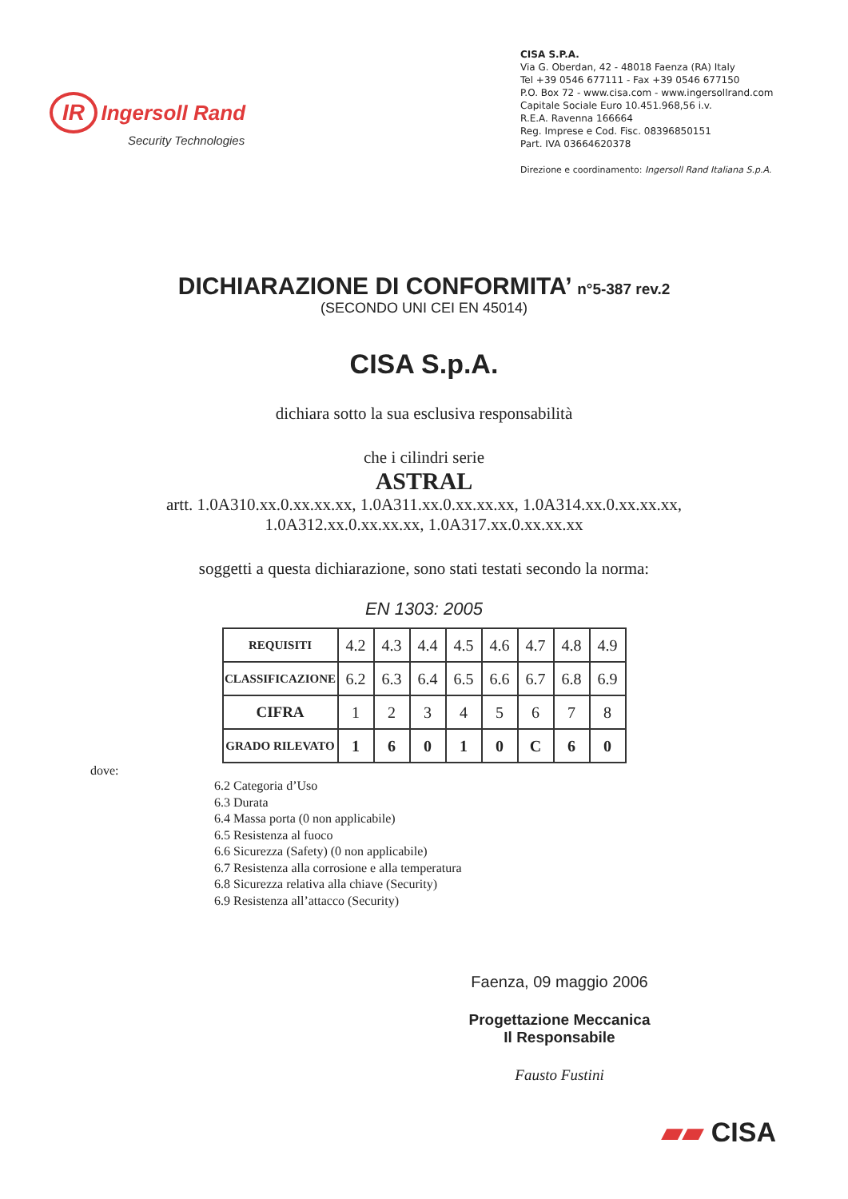IR Ingersoll Rand
Security Technologies
CISA S.P.A.
Via G. Oberdan, 42 - 48018 Faenza (RA) Italy
Tel +39 0546 677111 - Fax +39 0546 677150
P.O. Box 72 - www.cisa.com - www.ingersollrand.com
Capitale Sociale Euro 10.451.968,56 i.v.
R.E.A. Ravenna 166664
Reg. Imprese e Cod. Fisc. 08396850151
Part. IVA 03664620378
Direzione e coordinamento: Ingersoll Rand Italiana S.p.A.
DICHIARAZIONE DI CONFORMITA’ n°5-387 rev.2
(SECONDO UNI CEI EN 45014)
CISA S.p.A.
dichiara sotto la sua esclusiva responsabilità
che i cilindri serie
ASTRAL
artt. 1.0A310.xx.0.xx.xx.xx, 1.0A311.xx.0.xx.xx.xx, 1.0A314.xx.0.xx.xx.xx,
1.0A312.xx.0.xx.xx.xx, 1.0A317.xx.0.xx.xx.xx
soggetti a questa dichiarazione, sono stati testati secondo la norma:
EN 1303: 2005
| REQUISITI | 4.2 | 4.3 | 4.4 | 4.5 | 4.6 | 4.7 | 4.8 | 4.9 |
| CLASSIFICAZIONE | 6.2 | 6.3 | 6.4 | 6.5 | 6.6 | 6.7 | 6.8 | 6.9 |
| CIFRA | 1 | 2 | 3 | 4 | 5 | 6 | 7 | 8 |
| GRADO RILEVATO | 1 | 6 | 0 | 1 | 0 | C | 6 | 0 |
dove:
6.2 Categoria d’Uso
6.3 Durata
6.4 Massa porta (0 non applicabile)
6.5 Resistenza al fuoco
6.6 Sicurezza (Safety) (0 non applicabile)
6.7 Resistenza alla corrosione e alla temperatura
6.8 Sicurezza relativa alla chiave (Security)
6.9 Resistenza all’attacco (Security)
Faenza, 09 maggio 2006
Progettazione Meccanica
Il Responsabile
Fausto Fustini
▰▰ CISA